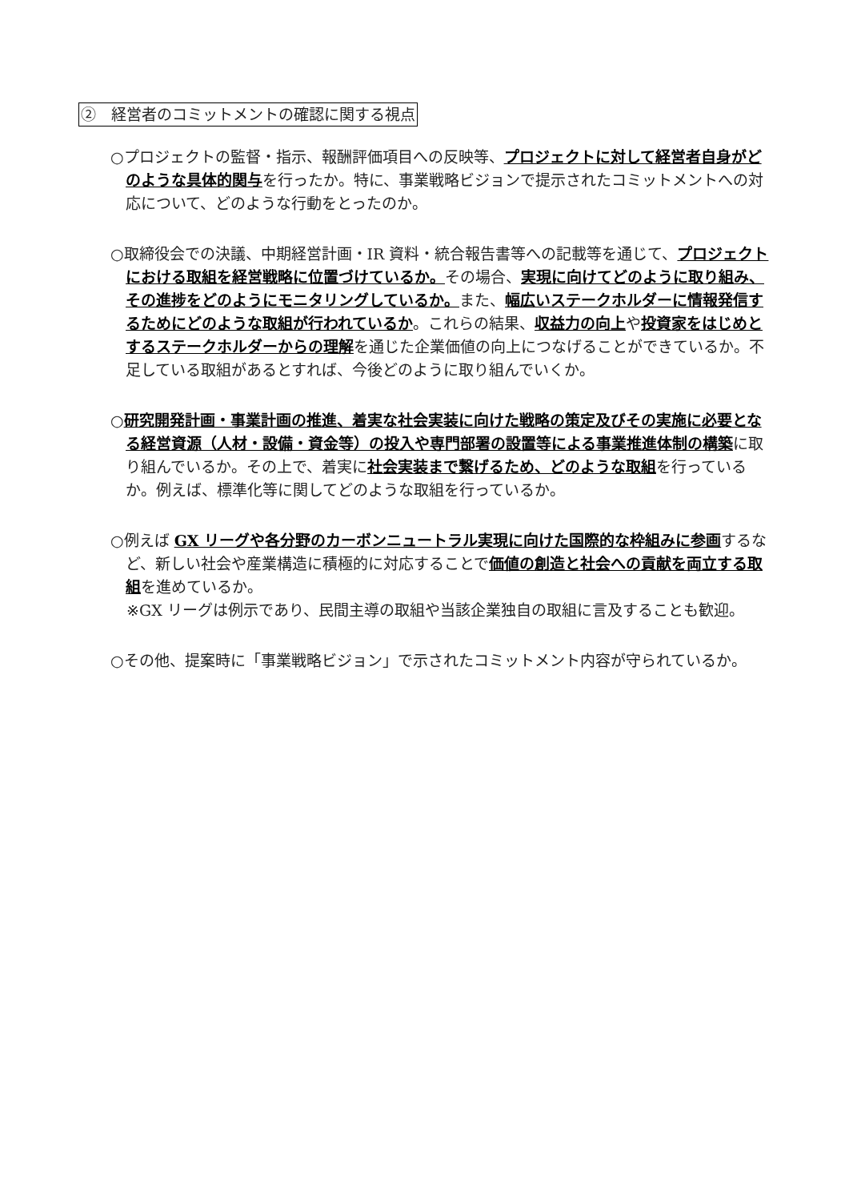②　経営者のコミットメントの確認に関する視点
○プロジェクトの監督・指示、報酬評価項目への反映等、プロジェクトに対して経営者自身がどのような具体的関与を行ったか。特に、事業戦略ビジョンで提示されたコミットメントへの対応について、どのような行動をとったのか。
○取締役会での決議、中期経営計画・IR 資料・統合報告書等への記載等を通じて、プロジェクトにおける取組を経営戦略に位置づけているか。その場合、実現に向けてどのように取り組み、その進捗をどのようにモニタリングしているか。また、幅広いステークホルダーに情報発信するためにどのような取組が行われているか。これらの結果、収益力の向上や投資家をはじめとするステークホルダーからの理解を通じた企業価値の向上につなげることができているか。不足している取組があるとすれば、今後どのように取り組んでいくか。
○研究開発計画・事業計画の推進、着実な社会実装に向けた戦略の策定及びその実施に必要となる経営資源（人材・設備・資金等）の投入や専門部署の設置等による事業推進体制の構築に取り組んでいるか。その上で、着実に社会実装まで繋げるため、どのような取組を行っているか。例えば、標準化等に関してどのような取組を行っているか。
○例えば GX リーグや各分野のカーボンニュートラル実現に向けた国際的な枠組みに参画するなど、新しい社会や産業構造に積極的に対応することで価値の創造と社会への貢献を両立する取組を進めているか。
※GX リーグは例示であり、民間主導の取組や当該企業独自の取組に言及することも歓迎。
○その他、提案時に「事業戦略ビジョン」で示されたコミットメント内容が守られているか。